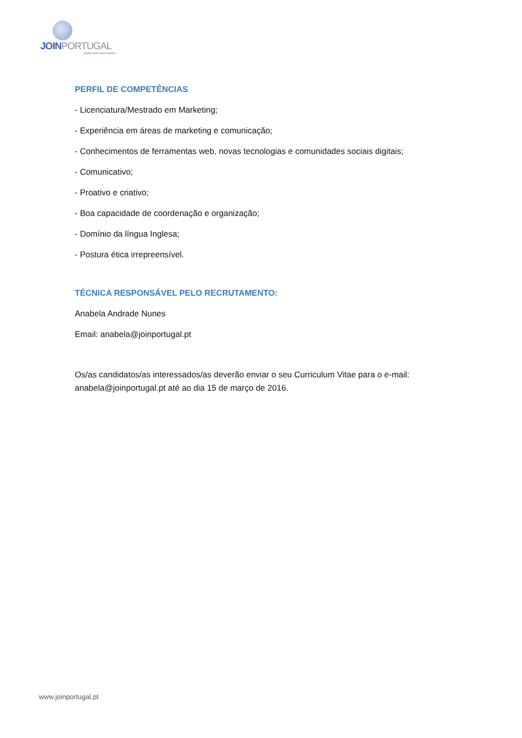JOINPORTUGAL
KNOW HOW. KNOW WHEN.
PERFIL DE COMPETÊNCIAS
- Licenciatura/Mestrado em Marketing;
- Experiência em áreas de marketing e comunicação;
- Conhecimentos de ferramentas web, novas tecnologias e comunidades sociais digitais;
- Comunicativo;
- Proativo e criativo;
- Boa capacidade de coordenação e organização;
- Domínio da língua Inglesa;
- Postura ética irrepreensível.
TÉCNICA RESPONSÁVEL PELO RECRUTAMENTO:
Anabela Andrade Nunes
Email: anabela@joinportugal.pt
Os/as candidatos/as interessados/as deverão enviar o seu Curriculum Vitae para o e-mail: anabela@joinportugal.pt até ao dia 15 de março de 2016.
www.joinportugal.pt